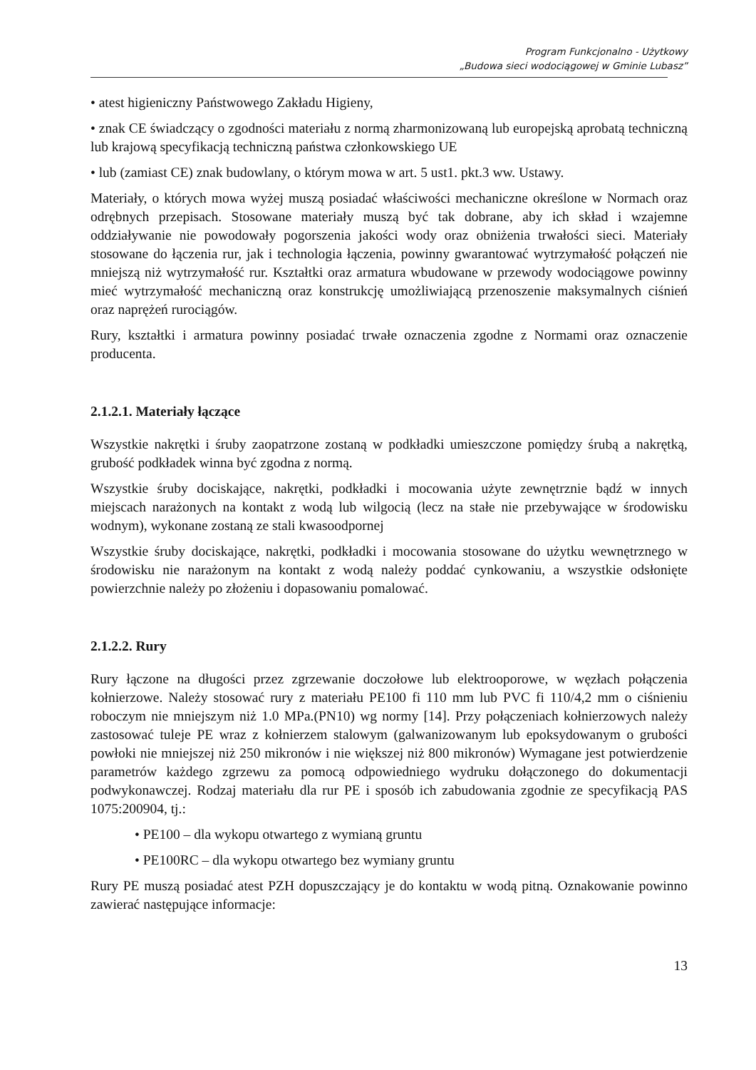Program Funkcjonalno - Użytkowy
„Budowa sieci wodociągowej w Gminie Lubasz”
• atest higieniczny Państwowego Zakładu Higieny,
• znak CE świadczący o zgodności materiału z normą zharmonizowaną lub europejską aprobatą techniczną lub krajową specyfikacją techniczną państwa członkowskiego UE
• lub (zamiast CE) znak budowlany, o którym mowa w art. 5 ust1. pkt.3 ww. Ustawy.
Materiały, o których mowa wyżej muszą posiadać właściwości mechaniczne określone w Normach oraz odrębnych przepisach. Stosowane materiały muszą być tak dobrane, aby ich skład i wzajemne oddziaływanie nie powodowały pogorszenia jakości wody oraz obniżenia trwałości sieci. Materiały stosowane do łączenia rur, jak i technologia łączenia, powinny gwarantować wytrzymałość połączeń nie mniejszą niż wytrzymałość rur. Kształtki oraz armatura wbudowane w przewody wodociągowe powinny mieć wytrzymałość mechaniczną oraz konstrukcję umożliwiającą przenoszenie maksymalnych ciśnień oraz naprężeń rurociągów.
Rury, kształtki i armatura powinny posiadać trwałe oznaczenia zgodne z Normami oraz oznaczenie producenta.
2.1.2.1. Materiały łączące
Wszystkie nakrętki i śruby zaopatrzone zostaną w podkładki umieszczone pomiędzy śrubą a nakrętką, grubość podkładek winna być zgodna z normą.
Wszystkie śruby dociskające, nakrętki, podkładki i mocowania użyte zewnętrznie bądź w innych miejscach narażonych na kontakt z wodą lub wilgocią (lecz na stałe nie przebywające w środowisku wodnym), wykonane zostaną ze stali kwasoodpornej
Wszystkie śruby dociskające, nakrętki, podkładki i mocowania stosowane do użytku wewnętrznego w środowisku nie narażonym na kontakt z wodą należy poddać cynkowaniu, a wszystkie odsłonięte powierzchnie należy po złożeniu i dopasowaniu pomalować.
2.1.2.2. Rury
Rury łączone na długości przez zgrzewanie doczołowe lub elektrooporowe, w węzłach połączenia kołnierzowe. Należy stosować rury z materiału PE100 fi 110 mm lub PVC fi 110/4,2 mm o ciśnieniu roboczym nie mniejszym niż 1.0 MPa.(PN10) wg normy [14]. Przy połączeniach kołnierzowych należy zastosować tuleje PE wraz z kołnierzem stalowym (galwanizowanym lub epoksydowanym o grubości powłoki nie mniejszej niż 250 mikronów i nie większej niż 800 mikronów) Wymagane jest potwierdzenie parametrów każdego zgrzewu za pomocą odpowiedniego wydruku dołączonego do dokumentacji podwykonawczej. Rodzaj materiału dla rur PE i sposób ich zabudowania zgodnie ze specyfikacją PAS 1075:200904, tj.:
• PE100 – dla wykopu otwartego z wymianą gruntu
• PE100RC – dla wykopu otwartego bez wymiany gruntu
Rury PE muszą posiadać atest PZH dopuszczający je do kontaktu w wodą pitną. Oznakowanie powinno zawierać następujące informacje:
13